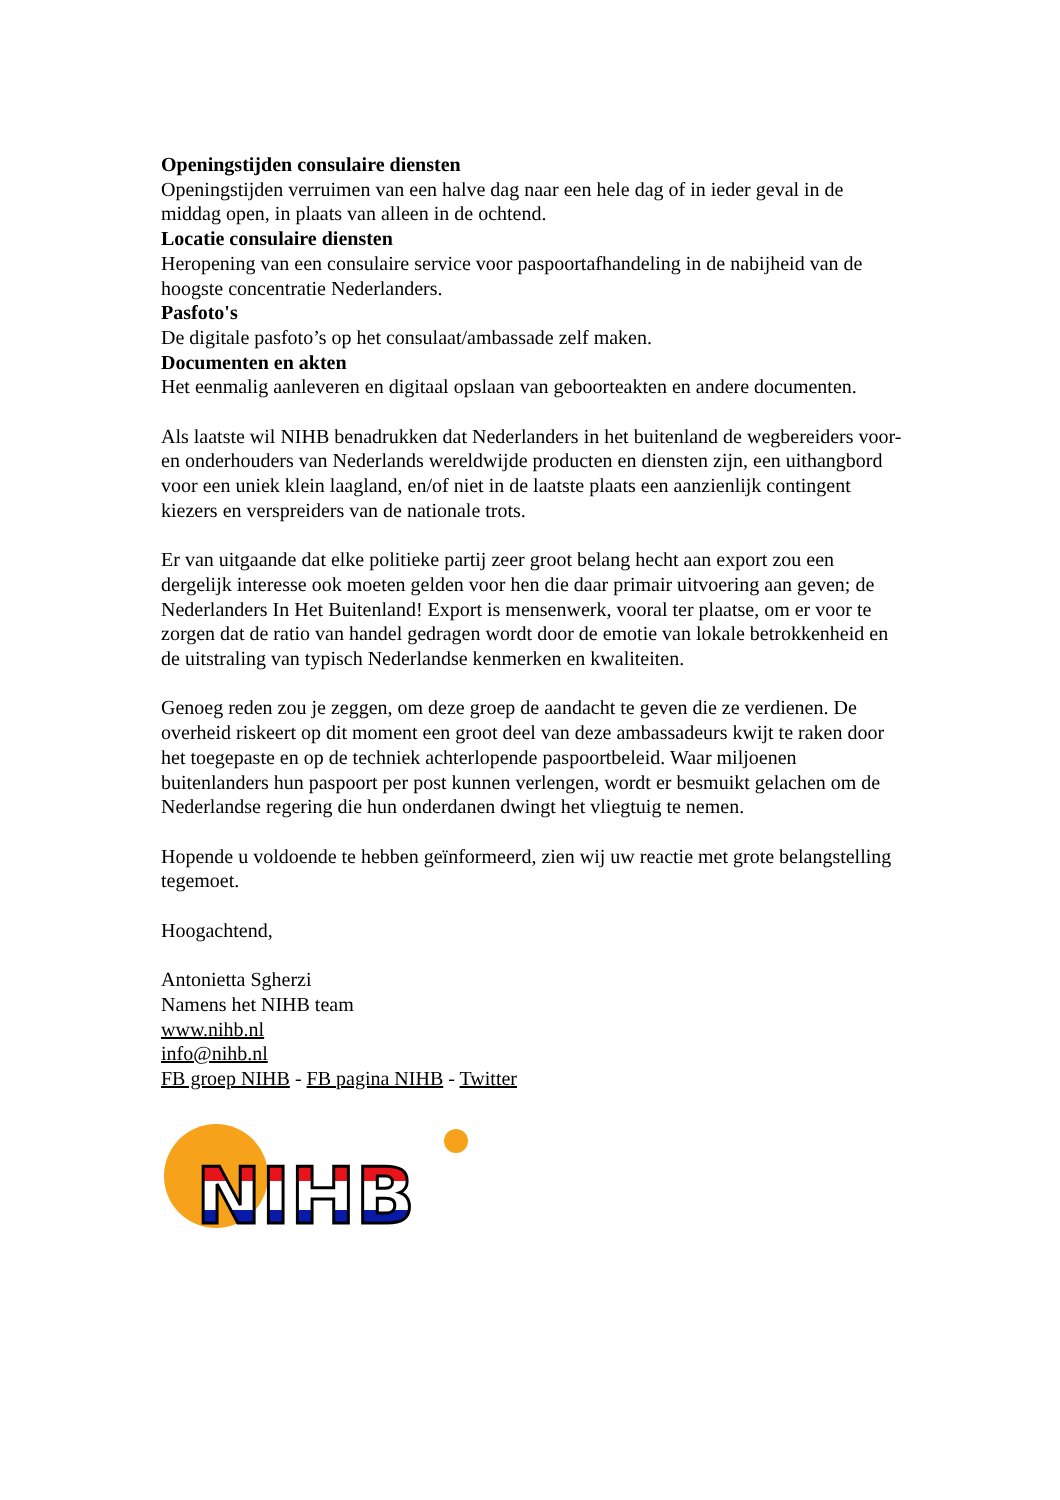Openingstijden consulaire diensten
Openingstijden verruimen van een halve dag naar een hele dag of in ieder geval in de middag open, in plaats van alleen in de ochtend.
Locatie consulaire diensten
Heropening van een consulaire service voor paspoortafhandeling in de nabijheid van de hoogste concentratie Nederlanders.
Pasfoto's
De digitale pasfoto’s op het consulaat/ambassade zelf maken.
Documenten en akten
Het eenmalig aanleveren en digitaal opslaan van geboorteakten en andere documenten.
Als laatste wil NIHB benadrukken dat Nederlanders in het buitenland de wegbereiders voor- en onderhouders van Nederlands wereldwijde producten en diensten zijn, een uithangbord voor een uniek klein laagland, en/of niet in de laatste plaats een aanzienlijk contingent kiezers en verspreiders van de nationale trots.
Er van uitgaande dat elke politieke partij zeer groot belang hecht aan export zou een dergelijk interesse ook moeten gelden voor hen die daar primair uitvoering aan geven; de Nederlanders In Het Buitenland! Export is mensenwerk, vooral ter plaatse, om er voor te zorgen dat de ratio van handel gedragen wordt door de emotie van lokale betrokkenheid en de uitstraling van typisch Nederlandse kenmerken en kwaliteiten.
Genoeg reden zou je zeggen, om deze groep de aandacht te geven die ze verdienen. De overheid riskeert op dit moment een groot deel van deze ambassadeurs kwijt te raken door het toegepaste en op de techniek achterlopende paspoortbeleid. Waar miljoenen buitenlanders hun paspoort per post kunnen verlengen, wordt er besmuikt gelachen om de Nederlandse regering die hun onderdanen dwingt het vliegtuig te nemen.
Hopende u voldoende te hebben geïnformeerd, zien wij uw reactie met grote belangstelling tegemoet.
Hoogachtend,
Antonietta Sgherzi
Namens het NIHB team
www.nihb.nl
info@nihb.nl
FB groep NIHB - FB pagina NIHB - Twitter
NIHB